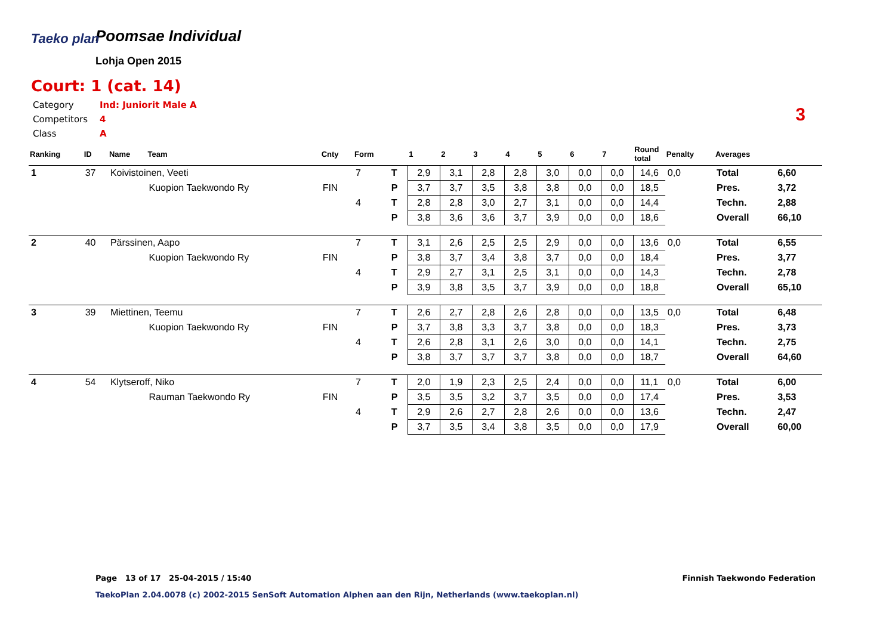Taeko plan
Poomsae Individual
Lohja Open 2015
Court: 1 (cat. 14)
Category Ind: Juniorit Male A
Competitors 4
Class A
3
| Ranking | ID | Name | Team | Cnty | Form | | 1 | 2 | 3 | 4 | 5 | 6 | 7 | Round total | Penalty | Averages | |
| --- | --- | --- | --- | --- | --- | --- | --- | --- | --- | --- | --- | --- | --- | --- | --- | --- | --- |
| 1 | 37 | Koivistoinen, Veeti | | | 7 | T | 2,9 | 3,1 | 2,8 | 2,8 | 3,0 | 0,0 | 0,0 | 14,6 | 0,0 | Total | 6,60 |
| | | | Kuopion Taekwondo Ry | FIN | | P | 3,7 | 3,7 | 3,5 | 3,8 | 3,8 | 0,0 | 0,0 | 18,5 | | Pres. | 3,72 |
| | | | | | 4 | T | 2,8 | 2,8 | 3,0 | 2,7 | 3,1 | 0,0 | 0,0 | 14,4 | | Techn. | 2,88 |
| | | | | | | P | 3,8 | 3,6 | 3,6 | 3,7 | 3,9 | 0,0 | 0,0 | 18,6 | | Overall | 66,10 |
| 2 | 40 | Pärssinen, Aapo | | | 7 | T | 3,1 | 2,6 | 2,5 | 2,5 | 2,9 | 0,0 | 0,0 | 13,6 | 0,0 | Total | 6,55 |
| | | | Kuopion Taekwondo Ry | FIN | | P | 3,8 | 3,7 | 3,4 | 3,8 | 3,7 | 0,0 | 0,0 | 18,4 | | Pres. | 3,77 |
| | | | | | 4 | T | 2,9 | 2,7 | 3,1 | 2,5 | 3,1 | 0,0 | 0,0 | 14,3 | | Techn. | 2,78 |
| | | | | | | P | 3,9 | 3,8 | 3,5 | 3,7 | 3,9 | 0,0 | 0,0 | 18,8 | | Overall | 65,10 |
| 3 | 39 | Miettinen, Teemu | | | 7 | T | 2,6 | 2,7 | 2,8 | 2,6 | 2,8 | 0,0 | 0,0 | 13,5 | 0,0 | Total | 6,48 |
| | | | Kuopion Taekwondo Ry | FIN | | P | 3,7 | 3,8 | 3,3 | 3,7 | 3,8 | 0,0 | 0,0 | 18,3 | | Pres. | 3,73 |
| | | | | | 4 | T | 2,6 | 2,8 | 3,1 | 2,6 | 3,0 | 0,0 | 0,0 | 14,1 | | Techn. | 2,75 |
| | | | | | | P | 3,8 | 3,7 | 3,7 | 3,7 | 3,8 | 0,0 | 0,0 | 18,7 | | Overall | 64,60 |
| 4 | 54 | Klytseroff, Niko | | | 7 | T | 2,0 | 1,9 | 2,3 | 2,5 | 2,4 | 0,0 | 0,0 | 11,1 | 0,0 | Total | 6,00 |
| | | | Rauman Taekwondo Ry | FIN | | P | 3,5 | 3,5 | 3,2 | 3,7 | 3,5 | 0,0 | 0,0 | 17,4 | | Pres. | 3,53 |
| | | | | | 4 | T | 2,9 | 2,6 | 2,7 | 2,8 | 2,6 | 0,0 | 0,0 | 13,6 | | Techn. | 2,47 |
| | | | | | | P | 3,7 | 3,5 | 3,4 | 3,8 | 3,5 | 0,0 | 0,0 | 17,9 | | Overall | 60,00 |
Page 13 of 17 25-04-2015 / 15:40
Finnish Taekwondo Federation
TaekoPlan 2.04.0078 (c) 2002-2015 SenSoft Automation Alphen aan den Rijn, Netherlands (www.taekoplan.nl)